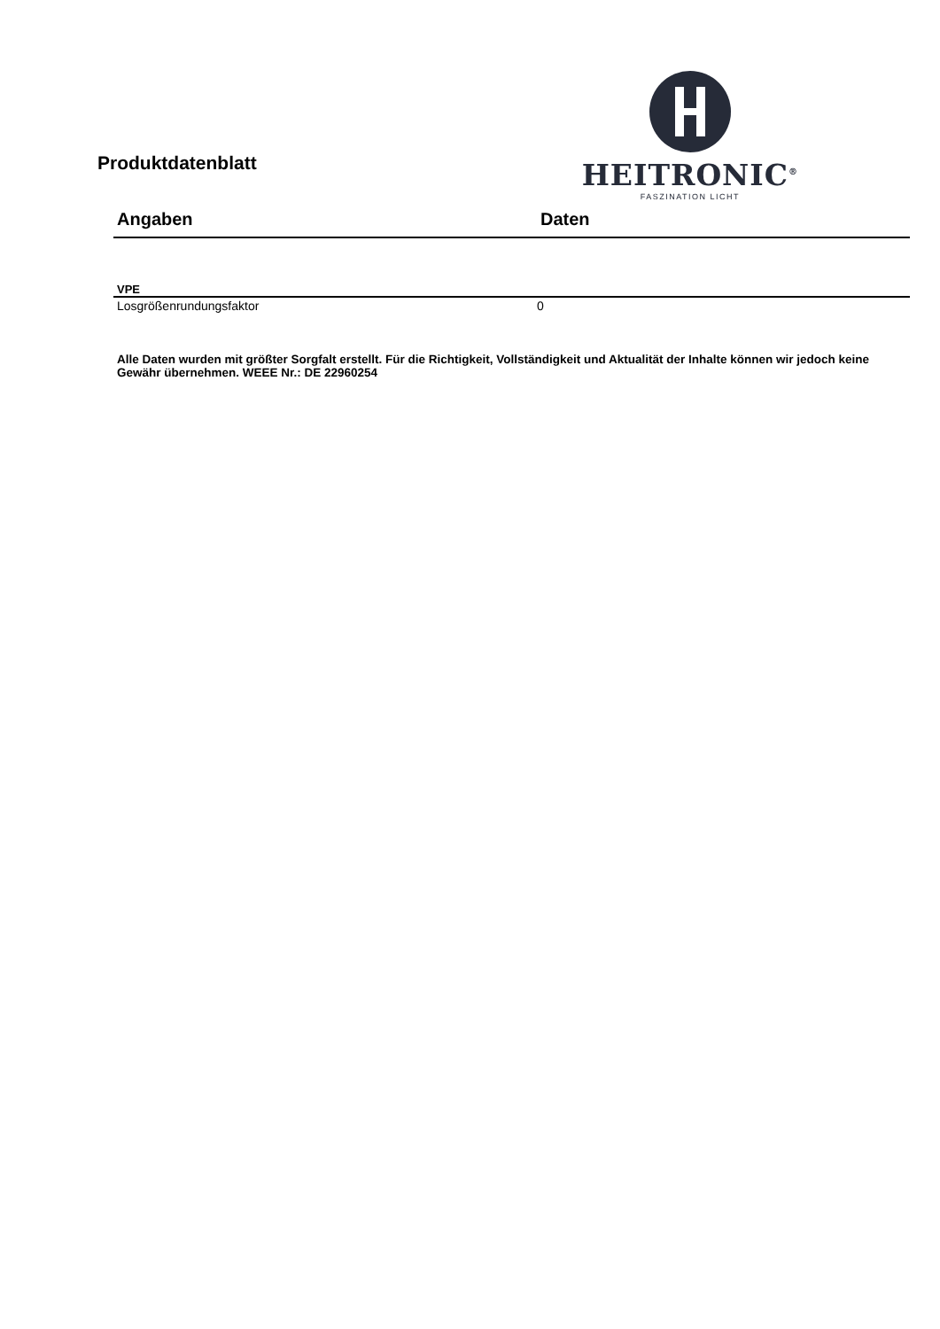Produktdatenblatt
HEITRONIC<sup>®</sup>
FASZINATION LICHT
| Angaben | Daten |
| --- | --- |
| VPE | |
| Losgrößenrundungsfaktor | 0 |
Alle Daten wurden mit größter Sorgfalt erstellt. Für die Richtigkeit, Vollständigkeit und Aktualität der Inhalte können wir jedoch keine Gewähr übernehmen. WEEE Nr.: DE 22960254